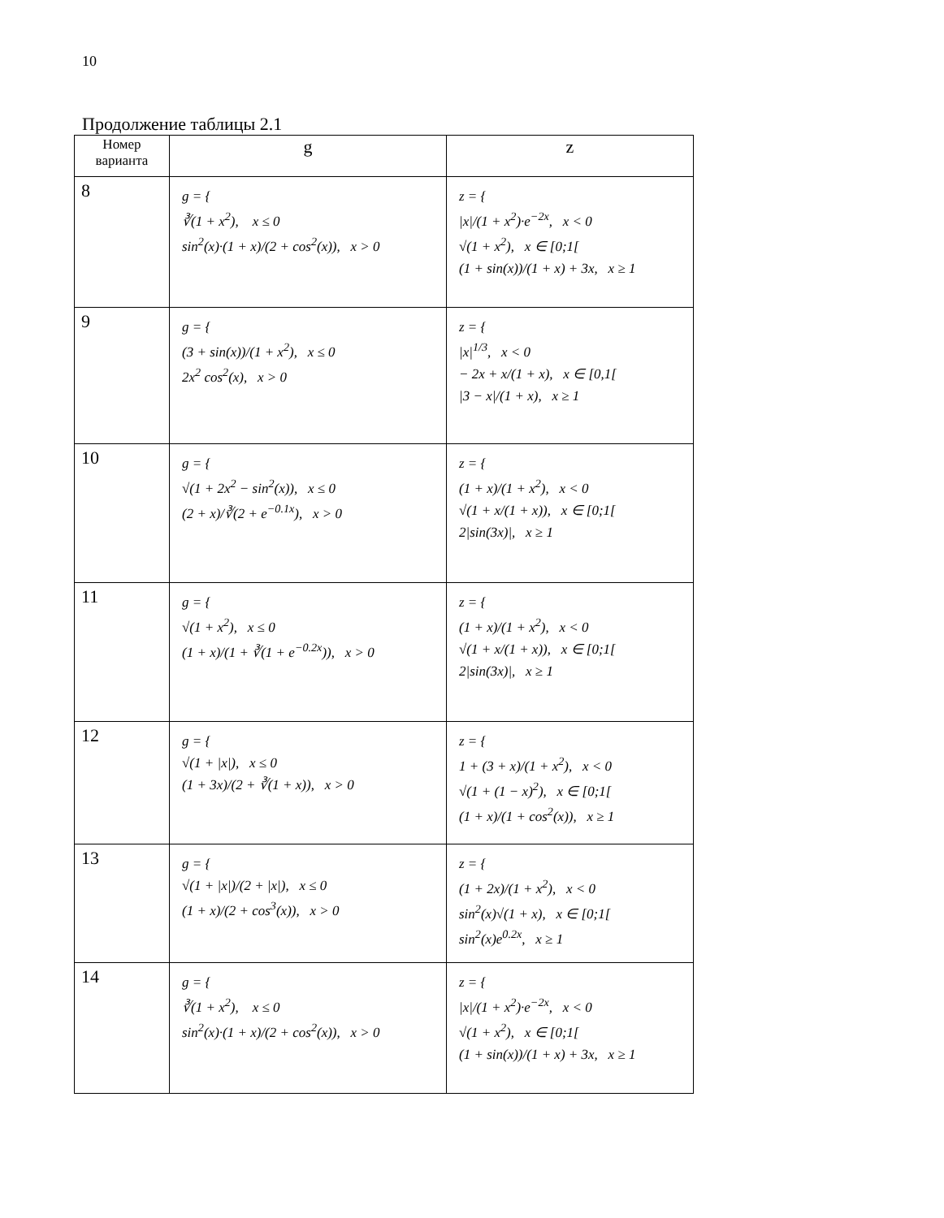10
Продолжение таблицы 2.1
| Номер варианта | g | z |
| --- | --- | --- |
| 8 | g = { ∛(1 + x<sup>2</sup>), x ≤ 0 sin<sup>2</sup>(x)·(1 + x)/(2 + cos<sup>2</sup>(x)), x > 0 | z = { /x//(1 + x<sup>2</sup>)·e<sup>−2x</sup>, x < 0 √(1 + x<sup>2</sup>), x ∈ [0;1[ (1 + sin(x))/(1 + x) + 3x, x ≥ 1 |
| 9 | g = { (3 + sin(x))/(1 + x<sup>2</sup>), x ≤ 0 2x<sup>2</sup> cos<sup>2</sup>(x), x > 0 | z = { /x/<sup>1/3</sup>, x < 0 − 2x + x/(1 + x), x ∈ [0,1[ /3 − x//(1 + x), x ≥ 1 |
| 10 | g = { √(1 + 2x<sup>2</sup> − sin<sup>2</sup>(x)), x ≤ 0 (2 + x)/∛(2 + e<sup>−0.1x</sup>), x > 0 | z = { (1 + x)/(1 + x<sup>2</sup>), x < 0 √(1 + x/(1 + x)), x ∈ [0;1[ 2/sin(3x)/, x ≥ 1 |
| 11 | g = { √(1 + x<sup>2</sup>), x ≤ 0 (1 + x)/(1 + ∛(1 + e<sup>−0.2x</sup>)), x > 0 | z = { (1 + x)/(1 + x<sup>2</sup>), x < 0 √(1 + x/(1 + x)), x ∈ [0;1[ 2/sin(3x)/, x ≥ 1 |
| 12 | g = { √(1 + /x/), x ≤ 0 (1 + 3x)/(2 + ∛(1 + x)), x > 0 | z = { 1 + (3 + x)/(1 + x<sup>2</sup>), x < 0 √(1 + (1 − x)<sup>2</sup>), x ∈ [0;1[ (1 + x)/(1 + cos<sup>2</sup>(x)), x ≥ 1 |
| 13 | g = { √(1 + /x/)/(2 + /x/), x ≤ 0 (1 + x)/(2 + cos<sup>3</sup>(x)), x > 0 | z = { (1 + 2x)/(1 + x<sup>2</sup>), x < 0 sin<sup>2</sup>(x)√(1 + x), x ∈ [0;1[ sin<sup>2</sup>(x)e<sup>0.2x</sup>, x ≥ 1 |
| 14 | g = { ∛(1 + x<sup>2</sup>), x ≤ 0 sin<sup>2</sup>(x)·(1 + x)/(2 + cos<sup>2</sup>(x)), x > 0 | z = { /x//(1 + x<sup>2</sup>)·e<sup>−2x</sup>, x < 0 √(1 + x<sup>2</sup>), x ∈ [0;1[ (1 + sin(x))/(1 + x) + 3x, x ≥ 1 |